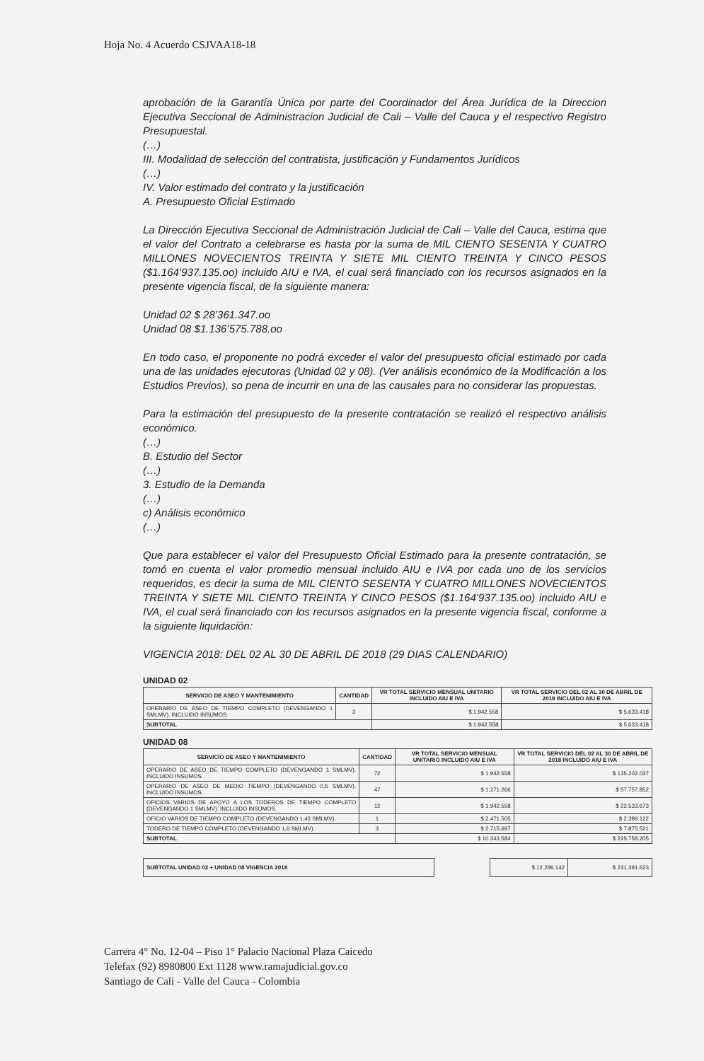Hoja No. 4 Acuerdo CSJVAA18-18
aprobación de la Garantía Única por parte del Coordinador del Área Jurídica de la Direccion Ejecutiva Seccional de Administracion Judicial de Cali – Valle del Cauca y el respectivo Registro Presupuestal.
(…)
III. Modalidad de selección del contratista, justificación y Fundamentos Jurídicos
(…)
IV. Valor estimado del contrato y la justificación
A. Presupuesto Oficial Estimado
La Dirección Ejecutiva Seccional de Administración Judicial de Cali – Valle del Cauca, estima que el valor del Contrato a celebrarse es hasta por la suma de MIL CIENTO SESENTA Y CUATRO MILLONES NOVECIENTOS TREINTA Y SIETE MIL CIENTO TREINTA Y CINCO PESOS ($1.164’937.135.oo) incluido AIU e IVA, el cual será financiado con los recursos asignados en la presente vigencia fiscal, de la siguiente manera:
Unidad 02 $ 28’361.347.oo
Unidad 08 $1.136’575.788.oo
En todo caso, el proponente no podrá exceder el valor del presupuesto oficial estimado por cada una de las unidades ejecutoras (Unidad 02 y 08). (Ver análisis económico de la Modificación a los Estudios Previos), so pena de incurrir en una de las causales para no considerar las propuestas.
Para la estimación del presupuesto de la presente contratación se realizó el respectivo análisis económico.
(…)
B. Estudio del Sector
(…)
3. Estudio de la Demanda
(…)
c) Análisis económico
(…)
Que para establecer el valor del Presupuesto Oficial Estimado para la presente contratación, se tomó en cuenta el valor promedio mensual incluido AIU e IVA por cada uno de los servicios requeridos, es decir la suma de MIL CIENTO SESENTA Y CUATRO MILLONES NOVECIENTOS TREINTA Y SIETE MIL CIENTO TREINTA Y CINCO PESOS ($1.164’937.135.oo) incluido AIU e IVA, el cual será financiado con los recursos asignados en la presente vigencia fiscal, conforme a la siguiente liquidación:
VIGENCIA 2018: DEL 02 AL 30 DE ABRIL DE 2018 (29 DIAS CALENDARIO)
UNIDAD 02
| SERVICIO DE ASEO Y MANTENIMIENTO | CANTIDAD | VR TOTAL SERVICIO MENSUAL UNITARIO INCLUIDO AIU E IVA | VR TOTAL SERVICIO DEL 02 AL 30 DE ABRIL DE 2018 INCLUIDO AIU E IVA |
| --- | --- | --- | --- |
| OPERARIO DE ASEO DE TIEMPO COMPLETO (DEVENGANDO 1 SMLMV). INCLUIDO INSUMOS. | 3 | $ 1.942.558 | $ 5.633.418 |
| SUBTOTAL | | $ 1.942.558 | $ 5.633.418 |
UNIDAD 08
| SERVICIO DE ASEO Y MANTENIMIENTO | CANTIDAD | VR TOTAL SERVICIO MENSUAL UNITARIO INCLUIDO AIU E IVA | VR TOTAL SERVICIO DEL 02 AL 30 DE ABRIL DE 2018 INCLUIDO AIU E IVA |
| --- | --- | --- | --- |
| OPERARIO DE ASEO DE TIEMPO COMPLETO (DEVENGANDO 1 SMLMV). INCLUIDO INSUMOS. | 72 | $ 1.942.558 | $ 135.202.037 |
| OPERARIO DE ASEO DE MEDIO TIEMPO (DEVENGANDO 0,5 SMLMV). INCLUIDO INSUMOS. | 47 | $ 1.271.266 | $ 57.757.852 |
| OFICIOS VARIOS DE APOYO A LOS TODEROS DE TIEMPO COMPLETO (DEVENGANDO 1 SMLMV). INCLUIDO INSUMOS. | 12 | $ 1.942.558 | $ 22.533.673 |
| OFICIO VARIOS DE TIEMPO COMPLETO (DEVENGANDO 1,43 SMLMV). | 1 | $ 2.471.505 | $ 2.389.122 |
| TODERO DE TIEMPO COMPLETO (DEVENGANDO 1,6 SMLMV). | 3 | $ 2.715.697 | $ 7.875.521 |
| SUBTOTAL | | $ 10.343.584 | $ 225.758.205 |
| SUBTOTAL UNIDAD 02 + UNIDAD 08 VIGENCIA 2018 | | $ 12.286.142 | $ 231.391.623 |
Carrera 4° No. 12-04 – Piso 1° Palacio Nacional Plaza Caicedo
Telefax (92) 8980800 Ext 1128 www.ramajudicial.gov.co
Santiago de Cali - Valle del Cauca - Colombia